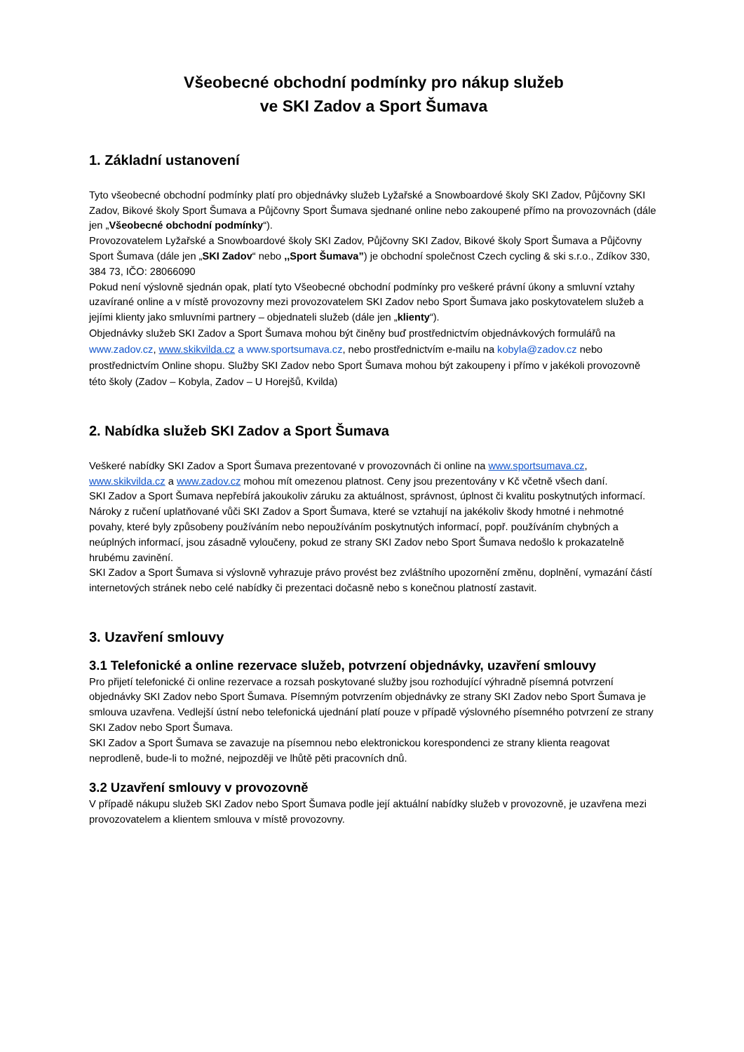Všeobecné obchodní podmínky pro nákup služeb
ve SKI Zadov a Sport Šumava
1. Základní ustanovení
Tyto všeobecné obchodní podmínky platí pro objednávky služeb Lyžařské a Snowboardové školy SKI Zadov, Půjčovny SKI Zadov, Bikové školy Sport Šumava a Půjčovny Sport Šumava sjednané online nebo zakoupené přímo na provozovnách (dále jen „Všeobecné obchodní podmínky“).
Provozovatelem Lyžařské a Snowboardové školy SKI Zadov, Půjčovny SKI Zadov, Bikové školy Sport Šumava a Půjčovny Sport Šumava (dále jen „SKI Zadov“ nebo ,,Sport Šumava”) je obchodní společnost Czech cycling & ski s.r.o., Zdíkov 330, 384 73, IČO: 28066090
Pokud není výslovně sjednán opak, platí tyto Všeobecné obchodní podmínky pro veškeré právní úkony a smluvní vztahy uzavírané online a v místě provozovny mezi provozovatelem SKI Zadov nebo Sport Šumava jako poskytovatelem služeb a jejími klienty jako smluvními partnery – objednateli služeb (dále jen „klienty“).
Objednávky služeb SKI Zadov a Sport Šumava mohou být činěny buď prostřednictvím objednávkových formulářů na www.zadov.cz, www.skikvilda.cz a www.sportsumava.cz, nebo prostřednictvím e-mailu na kobyla@zadov.cz nebo prostřednictvím Online shopu. Služby SKI Zadov nebo Sport Šumava mohou být zakoupeny i přímo v jakékoli provozovně této školy (Zadov – Kobyla, Zadov – U Horejšů, Kvilda)
2. Nabídka služeb SKI Zadov a Sport Šumava
Veškeré nabídky SKI Zadov a Sport Šumava prezentované v provozovnách či online na www.sportsumava.cz, www.skikvilda.cz a www.zadov.cz mohou mít omezenou platnost. Ceny jsou prezentovány v Kč včetně všech daní.
SKI Zadov a Sport Šumava nepřebírá jakoukoliv záruku za aktuálnost, správnost, úplnost či kvalitu poskytnutých informací. Nároky z ručení uplatňované vůči SKI Zadov a Sport Šumava, které se vztahují na jakékoliv škody hmotné i nehmotné povahy, které byly způsobeny používáním nebo nepoužíváním poskytnutých informací, popř. používáním chybných a neúplných informací, jsou zásadně vyloučeny, pokud ze strany SKI Zadov nebo Sport Šumava nedošlo k prokazatelně hrubému zavinění.
SKI Zadov a Sport Šumava si výslovně vyhrazuje právo provést bez zvláštního upozornění změnu, doplnění, vymazání částí internetových stránek nebo celé nabídky či prezentaci dočasně nebo s konečnou platností zastavit.
3. Uzavření smlouvy
3.1 Telefonické a online rezervace služeb, potvrzení objednávky, uzavření smlouvy
Pro přijetí telefonické či online rezervace a rozsah poskytované služby jsou rozhodující výhradně písemná potvrzení objednávky SKI Zadov nebo Sport Šumava. Písemným potvrzením objednávky ze strany SKI Zadov nebo Sport Šumava je smlouva uzavřena. Vedlejší ústní nebo telefonická ujednání platí pouze v případě výslovného písemného potvrzení ze strany SKI Zadov nebo Sport Šumava.
SKI Zadov a Sport Šumava se zavazuje na písemnou nebo elektronickou korespondenci ze strany klienta reagovat neprodleně, bude-li to možné, nejpozději ve lhůtě pěti pracovních dnů.
3.2 Uzavření smlouvy v provozovně
V případě nákupu služeb SKI Zadov nebo Sport Šumava podle její aktuální nabídky služeb v provozovně, je uzavřena mezi provozovatelem a klientem smlouva v místě provozovny.